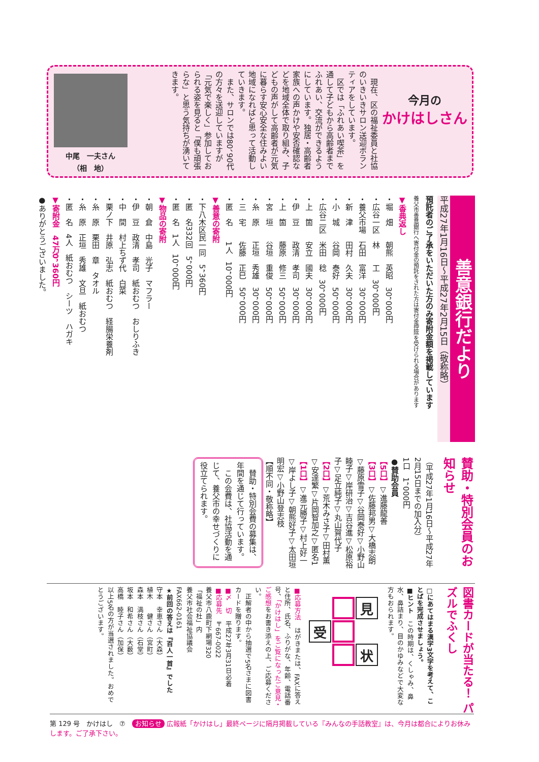今月の
かけはしさん
　現在、区の福祉委員と社協のいきいきサロン送迎ボランティアをしています。
　区では「ふれあい喫茶」を通して子どもから高齢者までふれあい、交流ができるようにしています。独居・高齢者家族への声かけや安否確認などを地域全体で取り組み、子どもの声がして高齢者が元気に暮らす安心安全な住みよい地域になればと思って活動していきます。
　また、サロンでは80、90代の方々を送迎していますが「元気で楽しく」参加しておられる姿を見ると「僕も頑張らな」と思う気持ちが湧いてきます。
中尾　一夫さん
（相　地）
善意銀行だより
平成27年1月16日～平成27年2月15日（敬称略）
預託者のご了承をいただいた方のみ寄附金額を掲載しています
養父市善意銀行へ寄付金の預託をされた方は寄付金控除を受けられる場合があります
▼香典返し
・堀　畑　　朝熊　英昭　30，000円
・広谷一区　林　　工　30，000円
・養父市場　石田　富洋　30，000円
・新　津　　田村　久夫　30，000円
・小　城　　谷岡　泰好　50，000円
・広谷二区　米田　稔　30，000円
・上　箇　　安立　國夫　30，000円
・伊　豆　　政清　孝司　30，000円
・上　箇　　藤原　修三　50，000円
・宮　垣　　谷垣　重俊　50，000円
・糸　原　　正垣　秀雄　30，000円
・三　宅　　佐藤　正巳　50，000円
・匿　名　　1人　10，000円
▼善意の寄附
・下八木区民一同　5，360円
・匿　名332回　5，000円
・匿　名　1人　10，000円
▼物品の寄附
・朝　倉　中島　光子　マフラー
・伊　豆　政清　孝司　紙おむつ　おしりふき
・中　間　村上ちず代　白菜
・栗ノ下　井原　弘志　紙おむつ　経腸栄養剤
・糸　原　栗田　章　タオル
・糸　原　正垣　秀雄　文旦　紙おむつ
・匿　名　4人　紙おむつ　シーツ　ハガキ
▼寄附金　47万0，360円
●ありがとうございました。
賛助・特別会員のお知らせ
（平成27年1月16日～平成27年2月15日までの加入分）
1口　1，000円
●賛助会員
【5口】▽進藤龍善
【3口】▽佐藤邦男▽大橋志朗▽藤原雪子▽谷岡泰好▽小野山睦子▽岸研治▽吉谷進▽松原裕子▽足立純子▽丸山賀代子
【2口】▽荒木みさ子▽田村薫▽安達繁▽片岡智加之▽匿名1
【1口】▽進元勝子▽村上好一▽岸よし子▽朝熊好子▽太田垣明宏▽小野山登志枝
【順不同・敬称略】
　賛助・特別会費の募集は、年間を通じて行っています。
　この会費は、社協活動を通じて、養父市の幸せづくりに役立てられます。
図書カードが当たる！ パズルでふくし
□にあてはまる漢字3文字を考えて、ことばを完成させましょう。
■ヒント　この時期は、くしゃみ、鼻水、鼻詰まり、目のかゆみなどで大変な方もおられます。
見
受
状
■応募方法　はがきまたは、FAXに答えと住所、氏名、ふりがな、年齢、電話番号、「かけはし」をご覧になったご意見・ご感想をお書き添えの上、ご応募ください。
　正解者の中から抽選で5名さまに図書カードを贈ります。
■〆　切　平成27年3月31日必着
■応募先　〒667-0022
養父市八鹿町下網場320
「福祉の杜」内
養父市社会福祉協議会
FAX662-0161
★前回の答えは『百人一首』でした
守本　幸恵さん（大森）
植木　　健さん（宮町）
森本　満枝さん（石堂）
坂本　和希さん（大薮）
高橋　睦子さん（加保）
以上5名の方が当選されました。おめでとうございます。
第 129 号　かけはし　⑦　お知らせ 広報紙「かけはし」最終ページに隔月掲載している『みんなの手話教室』は、今月は都合によりお休みします。ご了承下さい。